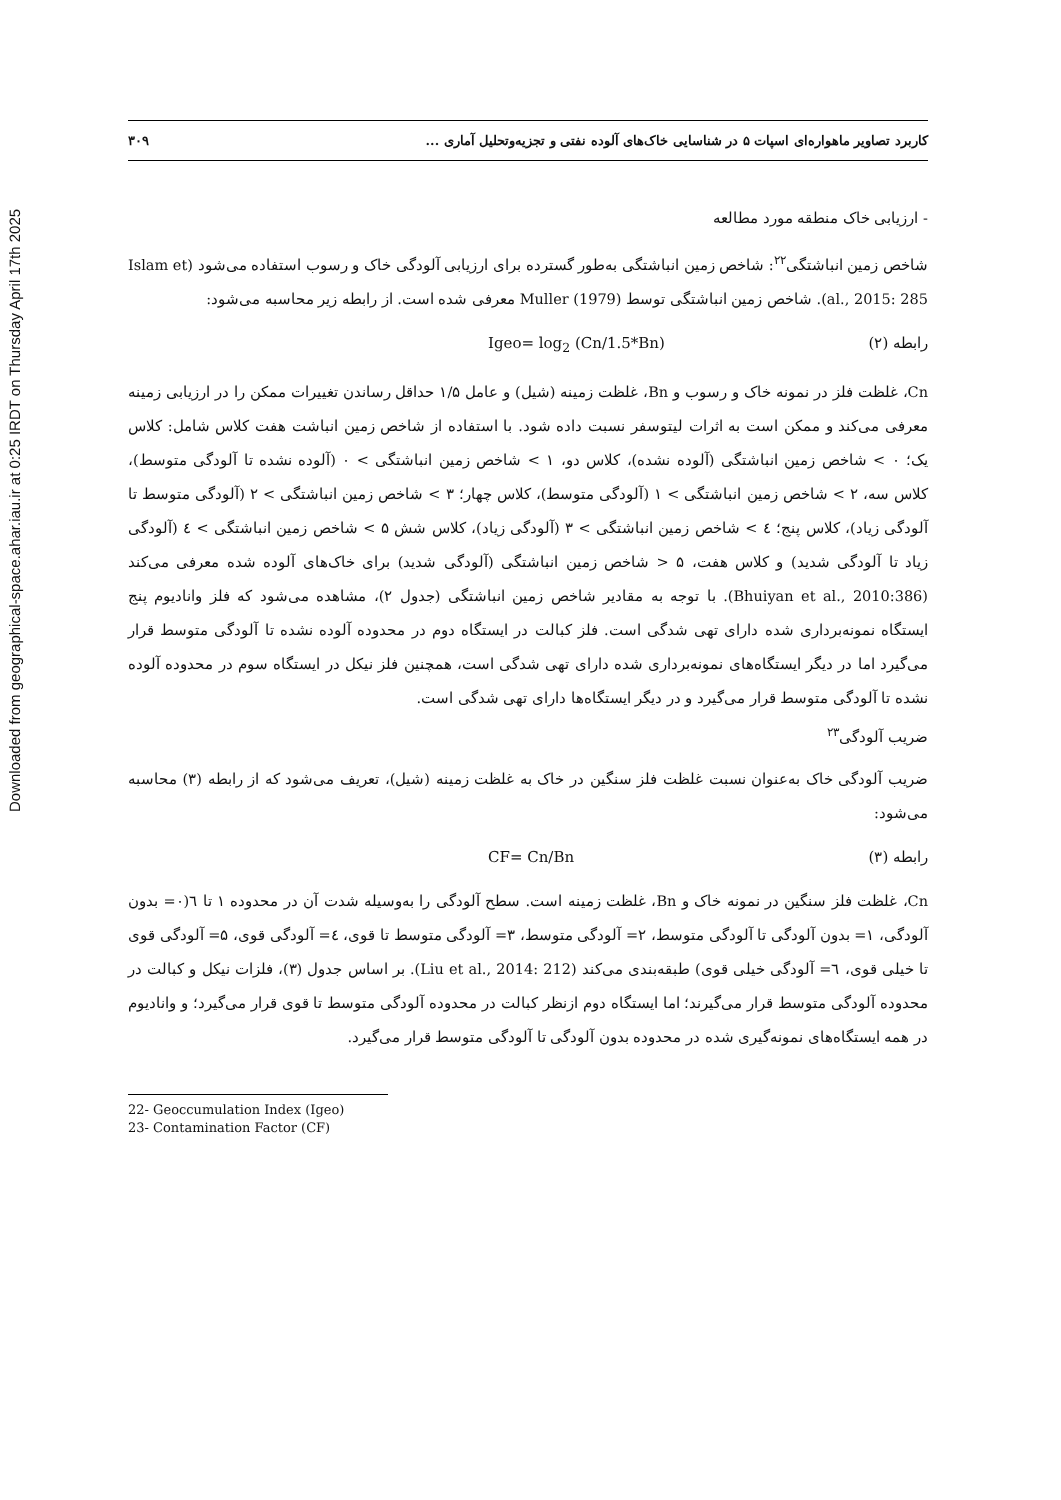Downloaded from geographical-space.ahar.iau.ir at 0:25 IRDT on Thursday April 17th 2025
کاربرد تصاویر ماهواره‌ای اسپات ۵ در شناسایی خاک‌های آلوده نفتی و تجزیه‌وتحلیل آماری ... ۳۰۹
- ارزیابی خاک منطقه مورد مطالعه
شاخص زمین انباشتگی<sup>۲۲</sup>: شاخص زمین انباشتگی به‌طور گسترده برای ارزیابی آلودگی خاک و رسوب استفاده می‌شود (Islam et al., 2015: 285). شاخص زمین انباشتگی توسط Muller (1979) معرفی شده است. از رابطه زیر محاسبه می‌شود:
رابطه (۲) Igeo= log<sub>2</sub> (Cn/1.5*Bn)
Cn، غلظت فلز در نمونه خاک و رسوب و Bn، غلظت زمینه (شیل) و عامل ۱/۵ حداقل رساندن تغییرات ممکن را در ارزیابی زمینه معرفی می‌کند و ممکن است به اثرات لیتوسفر نسبت داده شود. با استفاده از شاخص زمین انباشت هفت کلاس شامل: کلاس یک؛ ۰ > شاخص زمین انباشتگی (آلوده نشده)، کلاس دو، ۱ > شاخص زمین انباشتگی > ۰ (آلوده نشده تا آلودگی متوسط)، کلاس سه، ۲ > شاخص زمین انباشتگی > ۱ (آلودگی متوسط)، کلاس چهار؛ ۳ > شاخص زمین انباشتگی > ۲ (آلودگی متوسط تا آلودگی زیاد)، کلاس پنج؛ ٤ > شاخص زمین انباشتگی > ۳ (آلودگی زیاد)، کلاس شش ۵ > شاخص زمین انباشتگی > ٤ (آلودگی زیاد تا آلودگی شدید) و کلاس هفت، ۵ < شاخص زمین انباشتگی (آلودگی شدید) برای خاک‌های آلوده شده معرفی می‌کند (Bhuiyan et al., 2010:386). با توجه به مقادیر شاخص زمین انباشتگی (جدول ۲)، مشاهده می‌شود که فلز وانادیوم پنج ایستگاه نمونه‌برداری شده دارای تهی شدگی است. فلز کبالت در ایستگاه دوم در محدوده آلوده نشده تا آلودگی متوسط قرار می‌گیرد اما در دیگر ایستگاه‌های نمونه‌برداری شده دارای تهی شدگی است، همچنین فلز نیکل در ایستگاه سوم در محدوده آلوده نشده تا آلودگی متوسط قرار می‌گیرد و در دیگر ایستگاه‌ها دارای تهی شدگی است.
ضریب آلودگی<sup>۲۳</sup>
ضریب آلودگی خاک به‌عنوان نسبت غلظت فلز سنگین در خاک به غلظت زمینه (شیل)، تعریف می‌شود که از رابطه (۳) محاسبه می‌شود:
رابطه (۳) CF= Cn/Bn
Cn، غلظت فلز سنگین در نمونه خاک و Bn، غلظت زمینه است. سطح آلودگی را به‌وسیله شدت آن در محدوده ۱ تا ٦(۰= بدون آلودگی، ۱= بدون آلودگی تا آلودگی متوسط، ۲= آلودگی متوسط، ۳= آلودگی متوسط تا قوی، ٤= آلودگی قوی، ۵= آلودگی قوی تا خیلی قوی، ٦= آلودگی خیلی قوی) طبقه‌بندی می‌کند (Liu et al., 2014: 212). بر اساس جدول (۳)، فلزات نیکل و کبالت در محدوده آلودگی متوسط قرار می‌گیرند؛ اما ایستگاه دوم ازنظر کبالت در محدوده آلودگی متوسط تا قوی قرار می‌گیرد؛ و وانادیوم در همه ایستگاه‌های نمونه‌گیری شده در محدوده بدون آلودگی تا آلودگی متوسط قرار می‌گیرد.
22- Geoccumulation Index (Igeo)
23- Contamination Factor (CF)